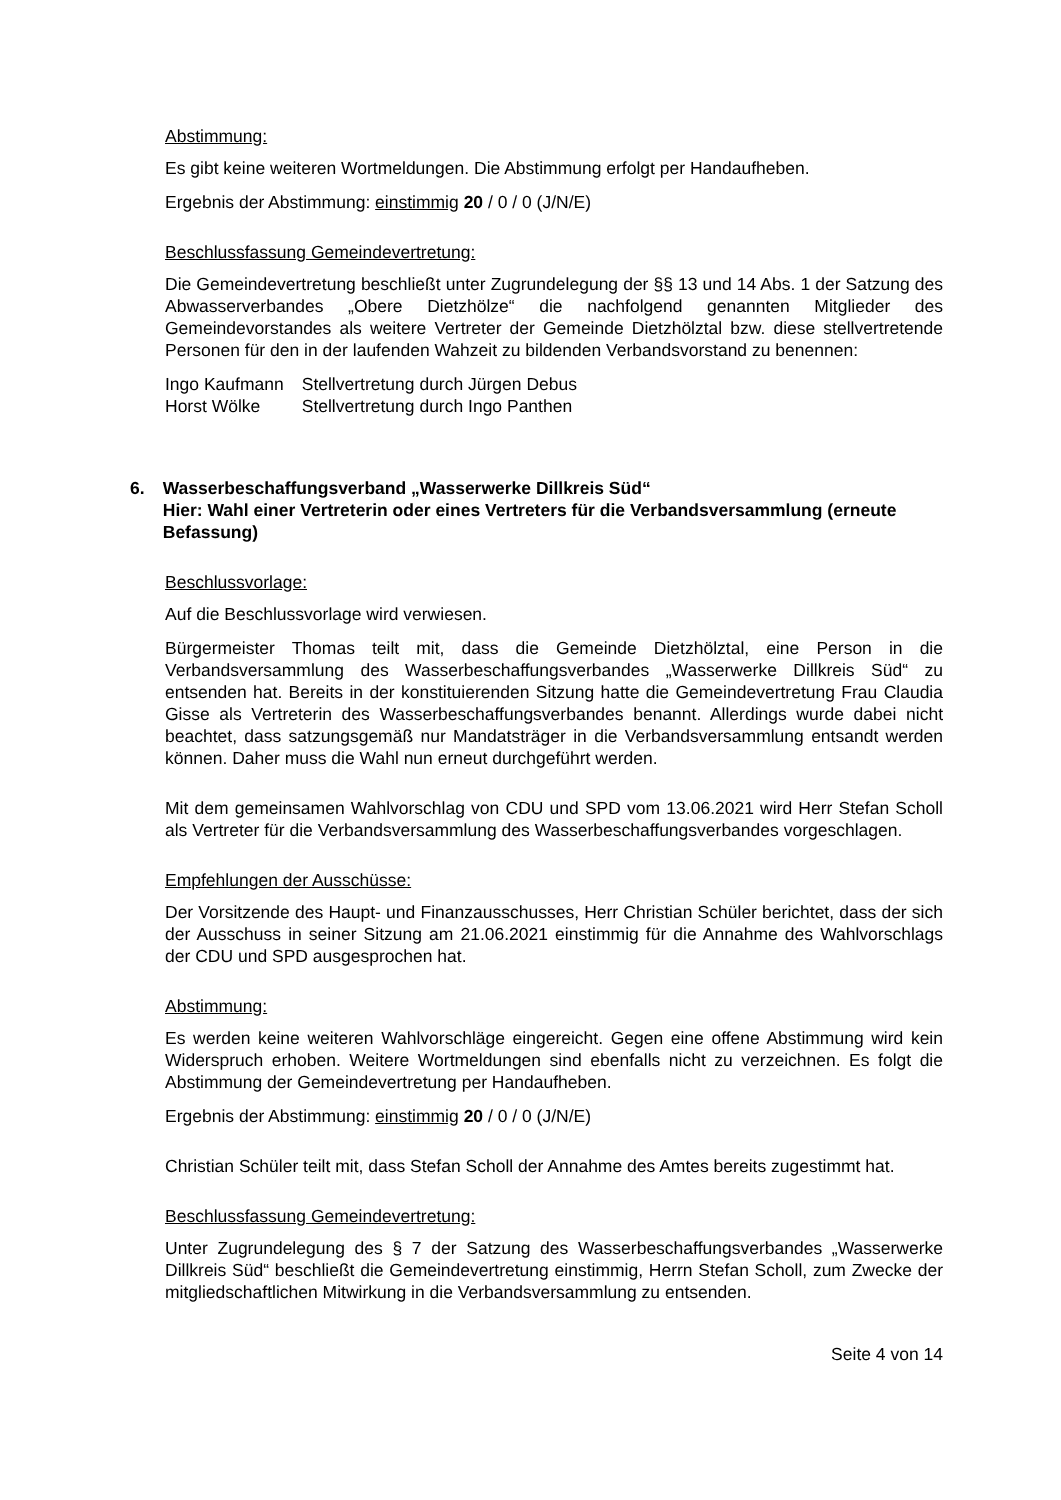Abstimmung:
Es gibt keine weiteren Wortmeldungen. Die Abstimmung erfolgt per Handaufheben.
Ergebnis der Abstimmung: einstimmig 20 / 0 / 0 (J/N/E)
Beschlussfassung Gemeindevertretung:
Die Gemeindevertretung beschließt unter Zugrundelegung der §§ 13 und 14 Abs. 1 der Satzung des Abwasserverbandes „Obere Dietzhölze“ die nachfolgend genannten Mitglieder des Gemeindevorstandes als weitere Vertreter der Gemeinde Dietzhölztal bzw. diese stellvertretende Personen für den in der laufenden Wahzeit zu bildenden Verbandsvorstand zu benennen:
| Ingo Kaufmann | Stellvertretung durch Jürgen Debus |
| Horst Wölke | Stellvertretung durch Ingo Panthen |
6. Wasserbeschaffungsverband „Wasserwerke Dillkreis Süd“
Hier: Wahl einer Vertreterin oder eines Vertreters für die Verbandsversammlung (erneute Befassung)
Beschlussvorlage:
Auf die Beschlussvorlage wird verwiesen.
Bürgermeister Thomas teilt mit, dass die Gemeinde Dietzhölztal, eine Person in die Verbandsversammlung des Wasserbeschaffungsverbandes „Wasserwerke Dillkreis Süd“ zu entsenden hat. Bereits in der konstituierenden Sitzung hatte die Gemeindevertretung Frau Claudia Gisse als Vertreterin des Wasserbeschaffungsverbandes benannt. Allerdings wurde dabei nicht beachtet, dass satzungsgemäß nur Mandatsträger in die Verbandsversammlung entsandt werden können. Daher muss die Wahl nun erneut durchgeführt werden.
Mit dem gemeinsamen Wahlvorschlag von CDU und SPD vom 13.06.2021 wird Herr Stefan Scholl als Vertreter für die Verbandsversammlung des Wasserbeschaffungsverbandes vorgeschlagen.
Empfehlungen der Ausschüsse:
Der Vorsitzende des Haupt- und Finanzausschusses, Herr Christian Schüler berichtet, dass der sich der Ausschuss in seiner Sitzung am 21.06.2021 einstimmig für die Annahme des Wahlvorschlags der CDU und SPD ausgesprochen hat.
Abstimmung:
Es werden keine weiteren Wahlvorschläge eingereicht. Gegen eine offene Abstimmung wird kein Widerspruch erhoben. Weitere Wortmeldungen sind ebenfalls nicht zu verzeichnen. Es folgt die Abstimmung der Gemeindevertretung per Handaufheben.
Ergebnis der Abstimmung: einstimmig 20 / 0 / 0 (J/N/E)
Christian Schüler teilt mit, dass Stefan Scholl der Annahme des Amtes bereits zugestimmt hat.
Beschlussfassung Gemeindevertretung:
Unter Zugrundelegung des § 7 der Satzung des Wasserbeschaffungsverbandes „Wasserwerke Dillkreis Süd“ beschließt die Gemeindevertretung einstimmig, Herrn Stefan Scholl, zum Zwecke der mitgliedschaftlichen Mitwirkung in die Verbandsversammlung zu entsenden.
Seite 4 von 14